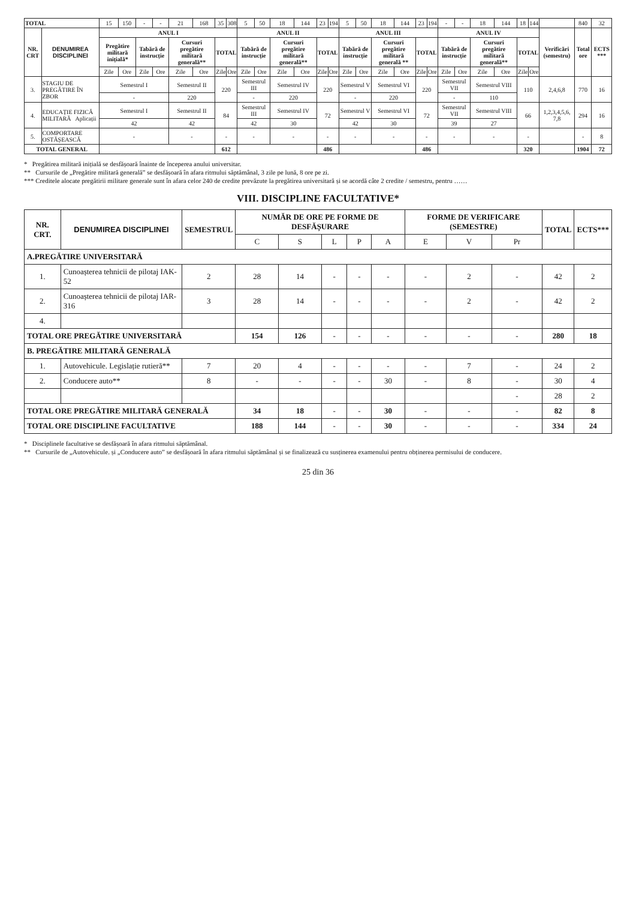| TOTAL | | 15 | 150 | - | - | 21 | 168 | 35 | 308 | 5 | 50 | 18 | 144 | 23 | 194 | 5 | 50 | 18 | 144 | 23 | 194 | - | - | 18 | 144 | 18 | 144 | | 840 | 32 |
| NR. CRT | DENUMIREA DISCIPLINEI | ANUL I | | | | | | | | ANUL II | | | | | | ANUL III | | | | | | ANUL IV | | | | | | Verificări (semestru) | Total ore | ECTS *** |
| | | Pregătire militară inițială* | | Tabără de instrucție | | Cursuri pregătire militară generală** | | TOTAL | | Tabără de instrucție | | Cursuri pregătire militară generală** | | TOTAL | | Tabără de instrucție | | Cursuri pregătire militară generală ** | | TOTAL | | Tabără de instrucție | | Cursuri pregătire militară generală** | | TOTAL | | | | |
| | | Zile | Ore | Zile | Ore | Zile | Ore | Zile | Ore | Zile | Ore | Zile | Ore | Zile | Ore | Zile | Ore | Zile | Ore | Zile | Ore | Zile | Ore | Zile | Ore | Zile | Ore | | | |
| 3. | STAGIU DE PREGĂTIRE ÎN ZBOR | Semestrul I | | | | Semestrul II | | 220 | | Semestrul III | | Semestrul IV | | 220 | | Semestrul V | | Semestrul VI | | 220 | | Semestrul VII | | Semestrul VIII | | 110 | | 2,4,6,8 | 770 | 16 |
| | | - | | | | 220 | | | | - | | 220 | | | | - | | 220 | | | | - | | 110 | | | | | | |
| 4. | EDUCAȚIE FIZICĂ MILITARĂ Aplicații | Semestrul I | | | | Semestrul II | | 84 | | Semestrul III | | Semestrul IV | | 72 | | Semestrul V | | Semestrul VI | | 72 | | Semestrul VII | | Semestrul VIII | | 66 | | 1,2,3,4,5,6, 7,8 | 294 | 16 |
| | | 42 | | | | 42 | | | | 42 | | 30 | | | | 42 | | 30 | | | | 39 | | 27 | | | | | | |
| 5. | COMPORTARE OSTĂȘEASCĂ | - | | | | - | | - | | - | | - | | - | | - | | - | | - | | - | | - | | - | | | - | 8 |
| TOTAL GENERAL | | | | | | | | 612 | | | | | | 486 | | | | | | 486 | | | | | | 320 | | | 1904 | 72 |
* Pregătirea militară inițială se desfășoară înainte de începerea anului universitar.
** Cursurile de „Pregătire militară generală” se desfășoară în afara ritmului săptămânal, 3 zile pe lună, 8 ore pe zi.
*** Creditele alocate pregătirii militare generale sunt în afara celor 240 de credite prevăzute la pregătirea universitară și se acordă câte 2 credite / semestru, pentru ……
VIII. DISCIPLINE FACULTATIVE*
| NR. CRT. | DENUMIREA DISCIPLINEI | SEMESTRUL | NUMĂR DE ORE PE FORME DE DESFĂȘURARE | | | | | FORME DE VERIFICARE (SEMESTRE) | | | TOTAL | ECTS*** |
| --- | --- | --- | --- | --- | --- | --- | --- | --- | --- | --- | --- | --- |
| | | | C | S | L | P | A | E | V | Pr | | |
| A.PREGĂTIRE UNIVERSITARĂ | | | | | | | | | | | | |
| 1. | Cunoașterea tehnicii de pilotaj IAK-52 | 2 | 28 | 14 | - | - | - | - | 2 | - | 42 | 2 |
| 2. | Cunoașterea tehnicii de pilotaj IAR-316 | 3 | 28 | 14 | - | - | - | - | 2 | - | 42 | 2 |
| 4. | | | | | | | | | | | | |
| TOTAL ORE PREGĂTIRE UNIVERSITARĂ | | | 154 | 126 | - | - | - | - | - | - | 280 | 18 |
| B. PREGĂTIRE MILITARĂ GENERALĂ | | | | | | | | | | | | |
| 1. | Autovehicule. Legislație rutieră** | 7 | 20 | 4 | - | - | - | - | 7 | - | 24 | 2 |
| 2. | Conducere auto** | 8 | - | - | - | - | 30 | - | 8 | - | 30 | 4 |
| | | | | | | | | | | - | 28 | 2 |
| TOTAL ORE PREGĂTIRE MILITARĂ GENERALĂ | | | 34 | 18 | - | - | 30 | - | - | - | 82 | 8 |
| TOTAL ORE DISCIPLINE FACULTATIVE | | | 188 | 144 | - | - | 30 | - | - | - | 334 | 24 |
* Disciplinele facultative se desfășoară în afara ritmului săptămânal.
** Cursurile de „Autovehicule. și „Conducere auto” se desfășoară în afara ritmului săptămânal și se finalizează cu susținerea examenului pentru obținerea permisului de conducere.
25 din 36